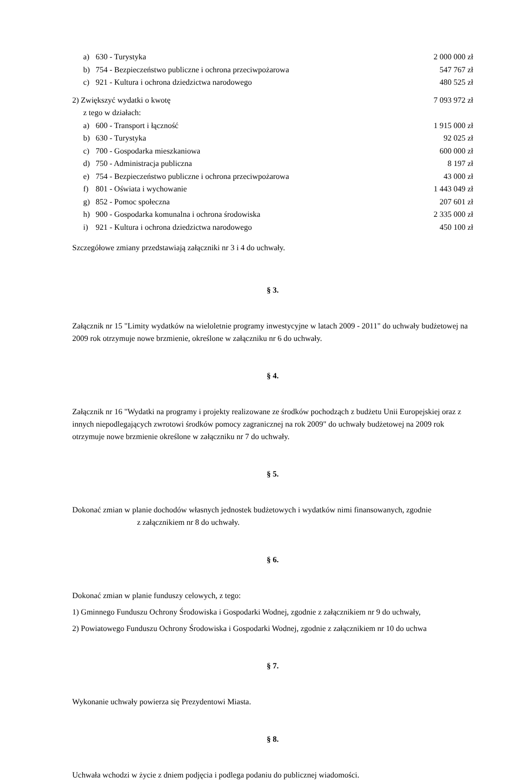| a) | 630 - Turystyka | 2 000 000 zł |
| b) | 754 - Bezpieczeństwo publiczne i ochrona przeciwpożarowa | 547 767 zł |
| c) | 921 - Kultura i ochrona dziedzictwa narodowego | 480 525 zł |
| 2) Zwiększyć wydatki o kwotę | | 7 093 972 zł |
| z tego w działach: | | |
| a) | 600 - Transport i łączność | 1 915 000 zł |
| b) | 630 - Turystyka | 92 025 zł |
| c) | 700 - Gospodarka mieszkaniowa | 600 000 zł |
| d) | 750 - Administracja publiczna | 8 197 zł |
| e) | 754 - Bezpieczeństwo publiczne i ochrona przeciwpożarowa | 43 000 zł |
| f) | 801 - Oświata i wychowanie | 1 443 049 zł |
| g) | 852 - Pomoc społeczna | 207 601 zł |
| h) | 900 - Gospodarka komunalna i ochrona środowiska | 2 335 000 zł |
| i) | 921 - Kultura i ochrona dziedzictwa narodowego | 450 100 zł |
Szczegółowe zmiany przedstawiają załączniki nr 3 i 4 do uchwały.
§ 3.
Załącznik nr 15 "Limity wydatków na wieloletnie programy inwestycyjne w latach 2009 - 2011" do uchwały budżetowej na 2009 rok otrzymuje nowe brzmienie, określone w załączniku nr 6 do uchwały.
§ 4.
Załącznik nr 16 "Wydatki na programy i projekty realizowane ze środków pochodząch z budżetu Unii Europejskiej oraz z innych niepodlegających zwrotowi środków pomocy zagranicznej na rok 2009" do uchwały budżetowej na 2009 rok otrzymuje nowe brzmienie określone w załączniku nr 7 do uchwały.
§ 5.
Dokonać zmian w planie dochodów własnych jednostek budżetowych i wydatków nimi finansowanych, zgodnie z załącznikiem nr 8 do uchwały.
§ 6.
Dokonać zmian w planie funduszy celowych, z tego:
1) Gminnego Funduszu Ochrony Środowiska i Gospodarki Wodnej, zgodnie z załącznikiem nr 9 do uchwały,
2) Powiatowego Funduszu Ochrony Środowiska i Gospodarki Wodnej, zgodnie z załącznikiem nr 10 do uchwa
§ 7.
Wykonanie uchwały powierza się Prezydentowi Miasta.
§ 8.
Uchwała wchodzi w życie z dniem podjęcia i podlega podaniu do publicznej wiadomości.